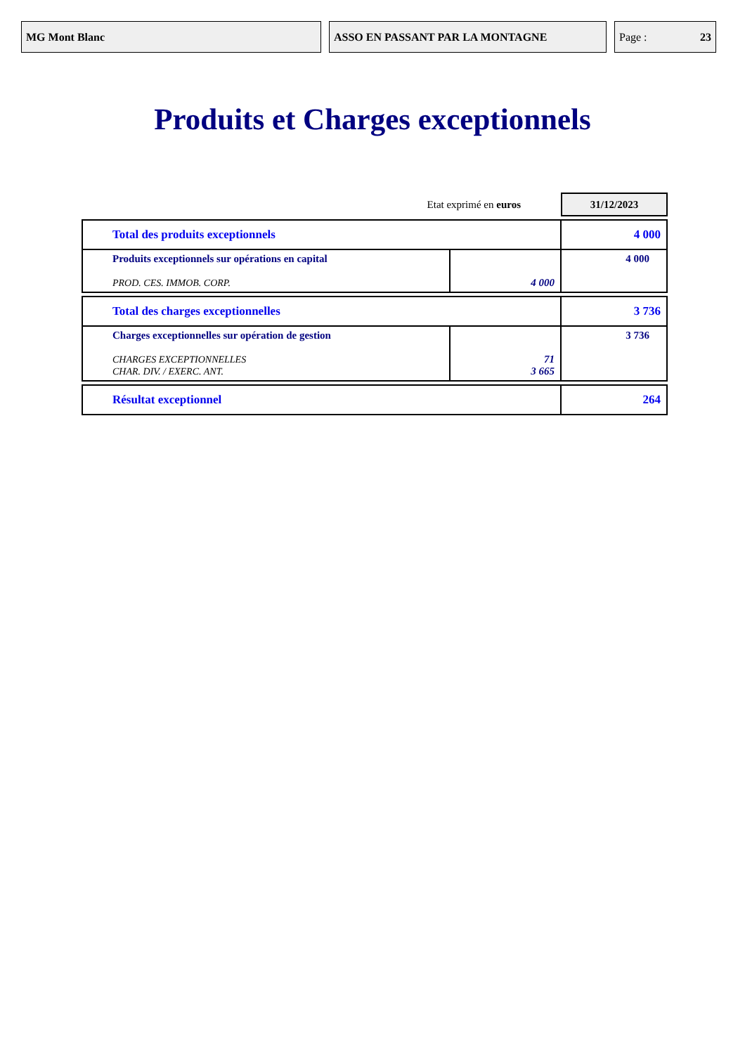MG Mont Blanc ASSO EN PASSANT PAR LA MONTAGNE Page : 23
Produits et Charges exceptionnels
Etat exprimé en euros
31/12/2023
| Total des produits exceptionnels | | 4 000 |
| Produits exceptionnels sur opérations en capital PROD. CES. IMMOB. CORP. | 4 000 | 4 000 |
| Total des charges exceptionnelles | | 3 736 |
| Charges exceptionnelles sur opération de gestion CHARGES EXCEPTIONNELLES CHAR. DIV. / EXERC. ANT. | 71 3 665 | 3 736 |
| Résultat exceptionnel | 264 |